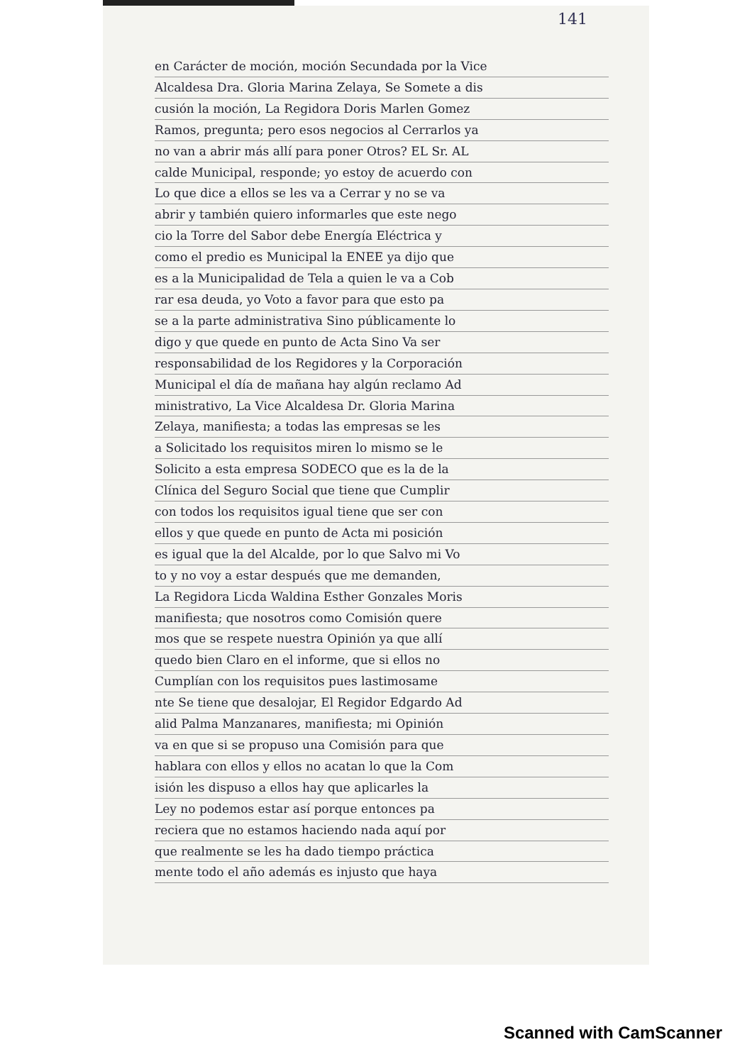141
en Carácter de moción, moción Secundada por la Vice
Alcaldesa Dra. Gloria Marina Zelaya, Se Somete a dis
cusión la moción, La Regidora Doris Marlen Gomez
Ramos, pregunta; pero esos negocios al Cerrarlos ya
no van a abrir más allí para poner Otros? EL Sr. AL
calde Municipal, responde; yo estoy de acuerdo con
Lo que dice a ellos se les va a Cerrar y no se va
abrir y también quiero informarles que este nego
cio la Torre del Sabor debe Energía Eléctrica y
como el predio es Municipal la ENEE ya dijo que
es a la Municipalidad de Tela a quien le va a Cob
rar esa deuda, yo Voto a favor para que esto pa
se a la parte administrativa Sino públicamente lo
digo y que quede en punto de Acta Sino Va ser
responsabilidad de los Regidores y la Corporación
Municipal el día de mañana hay algún reclamo Ad
ministrativo, La Vice Alcaldesa Dr. Gloria Marina
Zelaya, manifiesta; a todas las empresas se les
a Solicitado los requisitos miren lo mismo se le
Solicito a esta empresa SODECO que es la de la
Clínica del Seguro Social que tiene que Cumplir
con todos los requisitos igual tiene que ser con
ellos y que quede en punto de Acta mi posición
es igual que la del Alcalde, por lo que Salvo mi Vo
to y no voy a estar después que me demanden,
La Regidora Licda Waldina Esther Gonzales Moris
manifiesta; que nosotros como Comisión quere
mos que se respete nuestra Opinión ya que allí
quedo bien Claro en el informe, que si ellos no
Cumplían con los requisitos pues lastimosame
nte Se tiene que desalojar, El Regidor Edgardo Ad
alid Palma Manzanares, manifiesta; mi Opinión
va en que si se propuso una Comisión para que
hablara con ellos y ellos no acatan lo que la Com
isión les dispuso a ellos hay que aplicarles la
Ley no podemos estar así porque entonces pa
reciera que no estamos haciendo nada aquí por
que realmente se les ha dado tiempo práctica
mente todo el año además es injusto que haya
Scanned with CamScanner